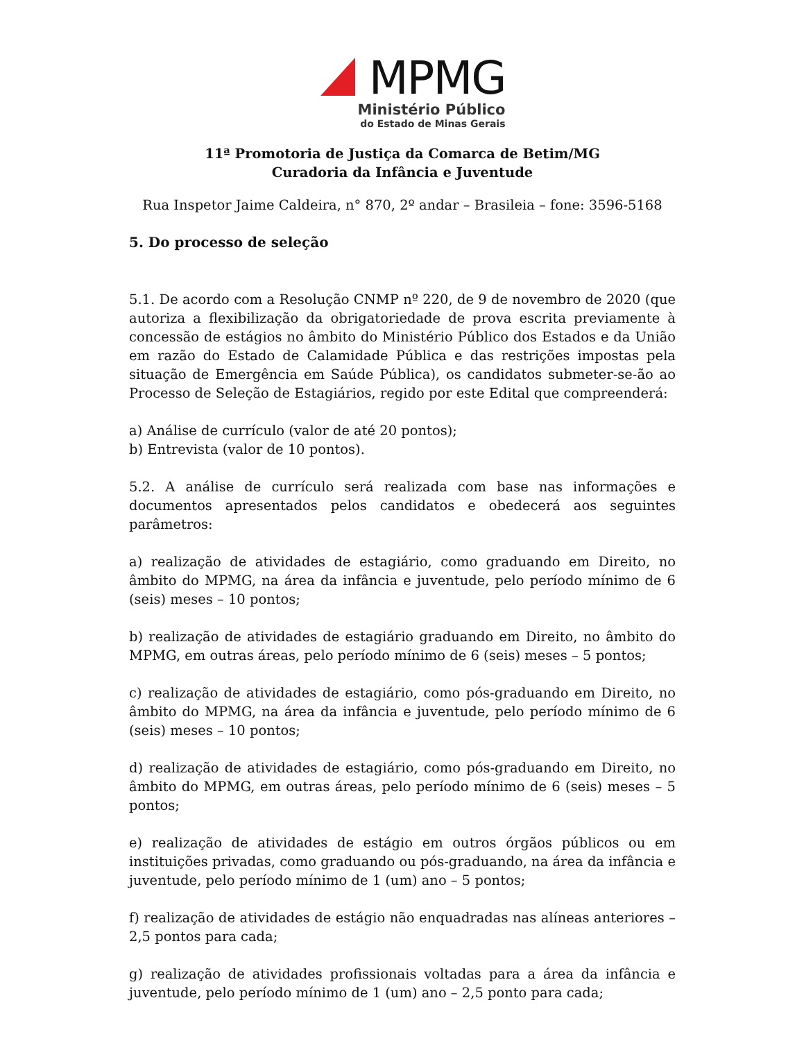MPMG
Ministério Público
do Estado de Minas Gerais
11ª Promotoria de Justiça da Comarca de Betim/MG
Curadoria da Infância e Juventude
Rua Inspetor Jaime Caldeira, n° 870, 2º andar – Brasileia – fone: 3596-5168
5. Do processo de seleção
5.1. De acordo com a Resolução CNMP nº 220, de 9 de novembro de 2020 (que autoriza a flexibilização da obrigatoriedade de prova escrita previamente à concessão de estágios no âmbito do Ministério Público dos Estados e da União em razão do Estado de Calamidade Pública e das restrições impostas pela situação de Emergência em Saúde Pública), os candidatos submeter-se-ão ao Processo de Seleção de Estagiários, regido por este Edital que compreenderá:
a) Análise de currículo (valor de até 20 pontos);
b) Entrevista (valor de 10 pontos).
5.2. A análise de currículo será realizada com base nas informações e documentos apresentados pelos candidatos e obedecerá aos seguintes parâmetros:
a) realização de atividades de estagiário, como graduando em Direito, no âmbito do MPMG, na área da infância e juventude, pelo período mínimo de 6 (seis) meses – 10 pontos;
b) realização de atividades de estagiário graduando em Direito, no âmbito do MPMG, em outras áreas, pelo período mínimo de 6 (seis) meses – 5 pontos;
c) realização de atividades de estagiário, como pós-graduando em Direito, no âmbito do MPMG, na área da infância e juventude, pelo período mínimo de 6 (seis) meses – 10 pontos;
d) realização de atividades de estagiário, como pós-graduando em Direito, no âmbito do MPMG, em outras áreas, pelo período mínimo de 6 (seis) meses – 5 pontos;
e) realização de atividades de estágio em outros órgãos públicos ou em instituições privadas, como graduando ou pós-graduando, na área da infância e juventude, pelo período mínimo de 1 (um) ano – 5 pontos;
f) realização de atividades de estágio não enquadradas nas alíneas anteriores – 2,5 pontos para cada;
g) realização de atividades profissionais voltadas para a área da infância e juventude, pelo período mínimo de 1 (um) ano – 2,5 ponto para cada;